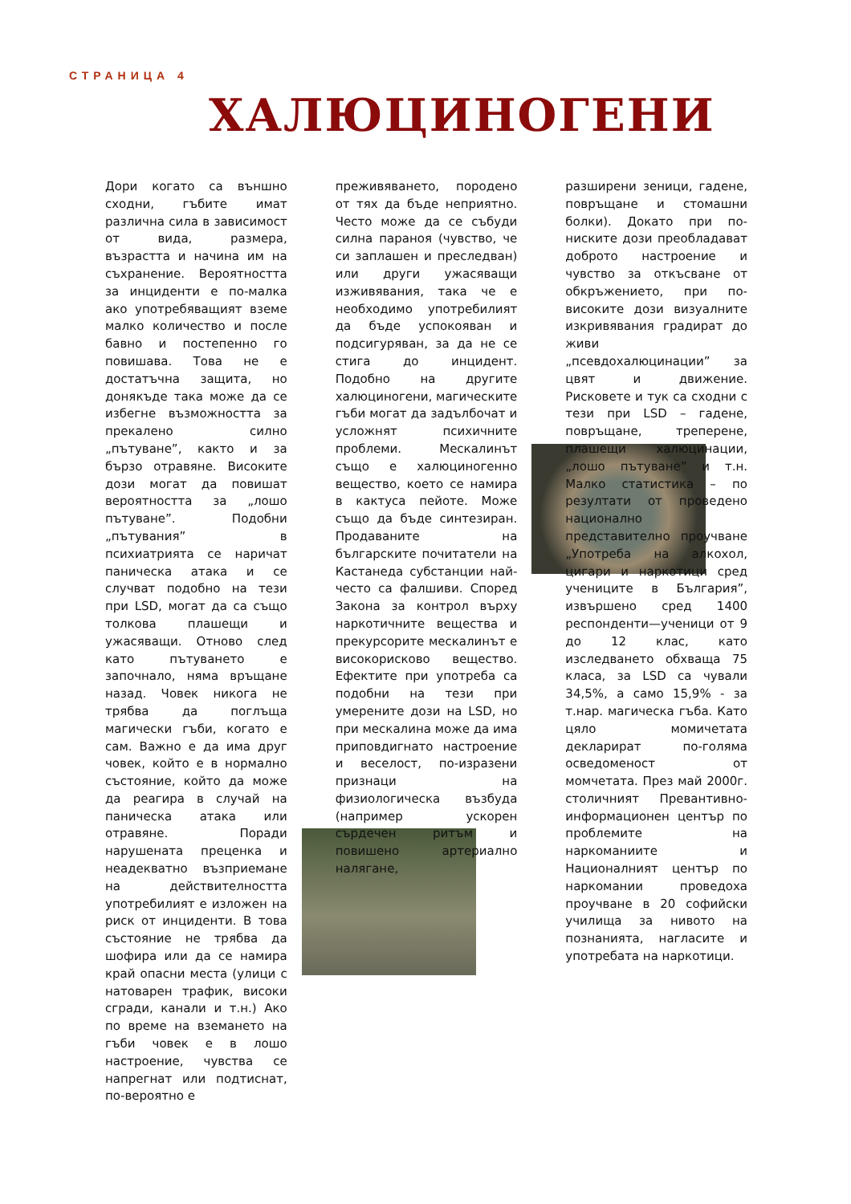СТРАНИЦА 4
ХАЛЮЦИНОГЕНИ
Дори когато са външно сходни, гъбите имат различна сила в зависимост от вида, размера, възрастта и начина им на съхранение. Вероятността за инциденти е по-малка ако употребяващият вземе малко количество и после бавно и постепенно го повишава. Това не е достатъчна защита, но донякъде така може да се избегне възможността за прекалено силно „пътуване”, както и за бързо отравяне. Високите дози могат да повишат вероятността за „лошо пътуване”. Подобни „пътувания” в психиатрията се наричат паническа атака и се случват подобно на тези при LSD, могат да са също толкова плашещи и ужасяващи. Отново след като пътуването е започнало, няма връщане назад. Човек никога не трябва да поглъща магически гъби, когато е сам. Важно е да има друг човек, който е в нормално състояние, който да може да реагира в случай на паническа атака или отравяне. Поради
нарушената преценка и неадекватно възприемане на действителността употребилият е изложен на риск от инциденти. В това състояние не трябва да шофира или да се намира край опасни места (улици с натоварен трафик, високи сгради, канали и т.н.) Ако по време на вземането на гъби човек е в лошо настроение, чувства се напрегнат или подтиснат, по-вероятно е
преживяването, породено от тях да бъде неприятно. Често може да се събуди силна параноя (чувство, че си заплашен и преследван) или други ужасяващи изживявания, така че е необходимо употребилият да бъде успокояван и подсигуряван, за да не се стига до инцидент. Подобно на другите халюциногени, магическите гъби могат да задълбочат и усложнят психичните проблеми.
Мескалинът също е халюциногенно вещество, което се намира в кактуса пейоте. Може също да бъде синтезиран. Продаваните на българските почитатели на Кастанеда субстанции най-често са фалшиви. Според Закона за контрол върху наркотичните вещества и прекурсорите мескалинът е високорисково вещество. Ефектите при употреба са подобни на тези при умерените дози на LSD, но при мескалина може да има приповдигнато настроение и веселост, по-изразени признаци на физиологическа възбуда (например ускорен сърдечен ритъм и повишено артериално налягане,
разширени зеници, гадене, повръщане и стомашни болки). Докато при по-ниските дози преобладават доброто настроение и чувство за откъсване от обкръжението, при по-високите дози визуалните изкривявания градират до живи „псевдохалюцинации” за цвят и движение. Рисковете и тук са сходни с тези при LSD – гадене, повръщане, треперене, плашещи халюцинации, „лошо пътуване” и т.н. Малко статистика – по резултати от проведено национално представително проучване „Употреба на алкохол, цигари и наркотици сред учениците в България”, извършено сред 1400 респонденти—ученици от 9 до 12 клас, като изследването обхваща 75 класа, за LSD са чували 34,5%, а само 15,9% - за т.нар. магическа гъба. Като цяло момичетата декларират по-голяма осведоменост от момчетата. През май 2000г. столичният Превантивно-информационен център по проблемите на наркоманиите и Националният център по наркомании проведоха проучване в 20 софийски училища за нивото на познанията, нагласите и употребата на наркотици.